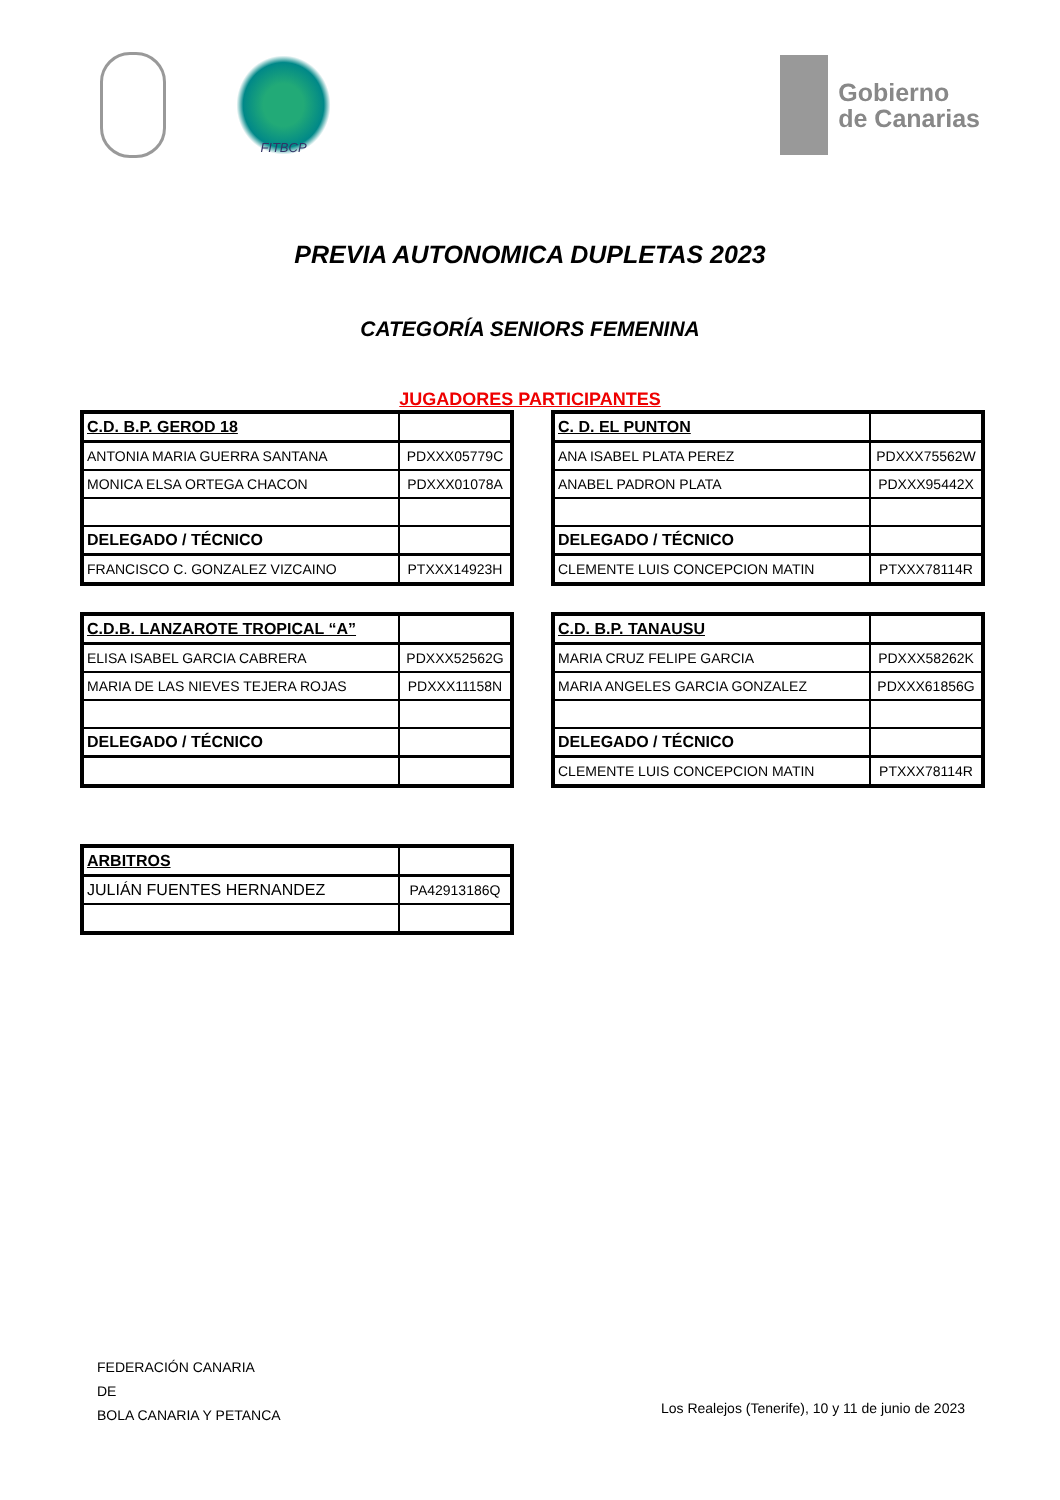FITBCP
Gobierno
de Canarias
PREVIA AUTONOMICA DUPLETAS 2023
CATEGORÍA SENIORS FEMENINA
JUGADORES PARTICIPANTES
| C.D. B.P. GEROD 18 | |
| ANTONIA MARIA GUERRA SANTANA | PDXXX05779C |
| MONICA ELSA ORTEGA CHACON | PDXXX01078A |
| DELEGADO / TÉCNICO | |
| FRANCISCO C. GONZALEZ VIZCAINO | PTXXX14923H |
| C. D. EL PUNTON | |
| ANA ISABEL PLATA PEREZ | PDXXX75562W |
| ANABEL PADRON PLATA | PDXXX95442X |
| DELEGADO / TÉCNICO | |
| CLEMENTE LUIS CONCEPCION MATIN | PTXXX78114R |
| C.D.B. LANZAROTE TROPICAL “A” | |
| ELISA ISABEL GARCIA CABRERA | PDXXX52562G |
| MARIA DE LAS NIEVES TEJERA ROJAS | PDXXX11158N |
| DELEGADO / TÉCNICO | |
| C.D. B.P. TANAUSU | |
| MARIA CRUZ FELIPE GARCIA | PDXXX58262K |
| MARIA ANGELES GARCIA GONZALEZ | PDXXX61856G |
| DELEGADO / TÉCNICO | |
| CLEMENTE LUIS CONCEPCION MATIN | PTXXX78114R |
| ARBITROS | |
| JULIÁN FUENTES HERNANDEZ | PA42913186Q |
FEDERACIÓN CANARIA
DE
BOLA CANARIA Y PETANCA
Los Realejos (Tenerife), 10 y 11 de junio de 2023